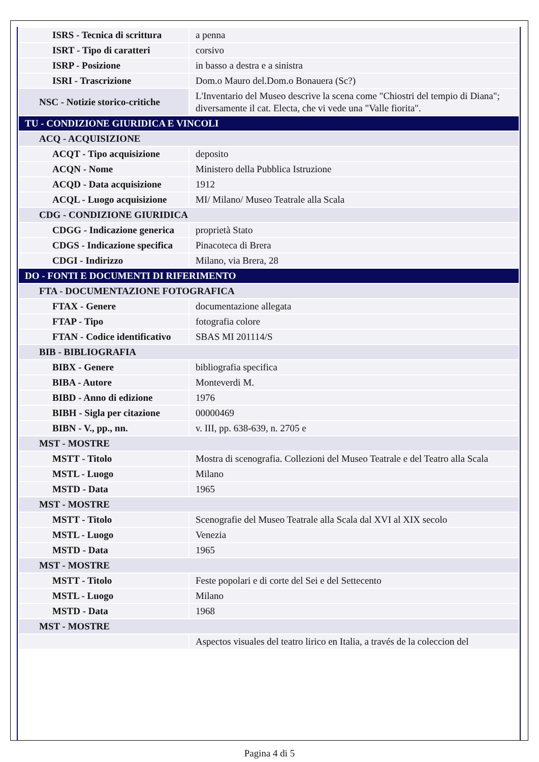| ISRS - Tecnica di scrittura | a penna |
| ISRT - Tipo di caratteri | corsivo |
| ISRP - Posizione | in basso a destra e a sinistra |
| ISRI - Trascrizione | Dom.o Mauro del.Dom.o Bonauera (Sc?) |
| NSC - Notizie storico-critiche | L'Inventario del Museo descrive la scena come "Chiostri del tempio di Diana"; diversamente il cat. Electa, che vi vede una "Valle fiorita". |
| TU - CONDIZIONE GIURIDICA E VINCOLI | |
| ACQ - ACQUISIZIONE | |
| ACQT - Tipo acquisizione | deposito |
| ACQN - Nome | Ministero della Pubblica Istruzione |
| ACQD - Data acquisizione | 1912 |
| ACQL - Luogo acquisizione | MI/ Milano/ Museo Teatrale alla Scala |
| CDG - CONDIZIONE GIURIDICA | |
| CDGG - Indicazione generica | proprietà Stato |
| CDGS - Indicazione specifica | Pinacoteca di Brera |
| CDGI - Indirizzo | Milano, via Brera, 28 |
| DO - FONTI E DOCUMENTI DI RIFERIMENTO | |
| FTA - DOCUMENTAZIONE FOTOGRAFICA | |
| FTAX - Genere | documentazione allegata |
| FTAP - Tipo | fotografia colore |
| FTAN - Codice identificativo | SBAS MI 201114/S |
| BIB - BIBLIOGRAFIA | |
| BIBX - Genere | bibliografia specifica |
| BIBA - Autore | Monteverdi M. |
| BIBD - Anno di edizione | 1976 |
| BIBH - Sigla per citazione | 00000469 |
| BIBN - V., pp., nn. | v. III, pp. 638-639, n. 2705 e |
| MST - MOSTRE | |
| MSTT - Titolo | Mostra di scenografia. Collezioni del Museo Teatrale e del Teatro alla Scala |
| MSTL - Luogo | Milano |
| MSTD - Data | 1965 |
| MST - MOSTRE | |
| MSTT - Titolo | Scenografie del Museo Teatrale alla Scala dal XVI al XIX secolo |
| MSTL - Luogo | Venezia |
| MSTD - Data | 1965 |
| MST - MOSTRE | |
| MSTT - Titolo | Feste popolari e di corte del Sei e del Settecento |
| MSTL - Luogo | Milano |
| MSTD - Data | 1968 |
| MST - MOSTRE | |
| | Aspectos visuales del teatro lirico en Italia, a través de la coleccion del |
Pagina 4 di 5